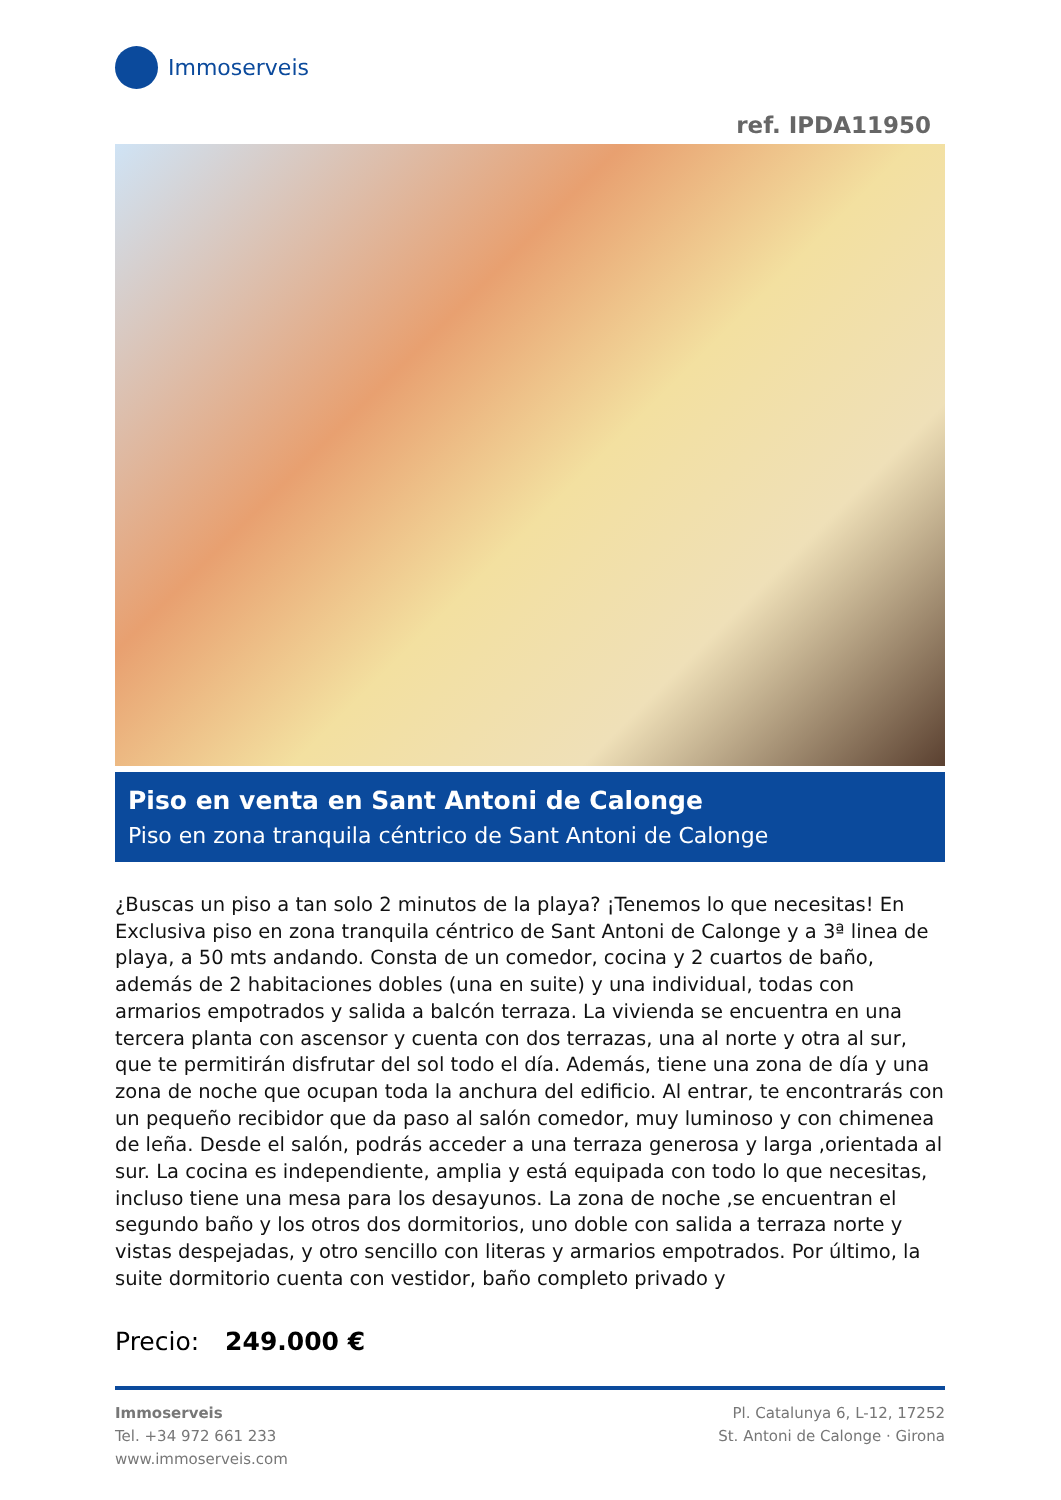Immoserveis
ref. IPDA11950
Piso en venta en Sant Antoni de Calonge
Piso en zona tranquila céntrico de Sant Antoni de Calonge
¿Buscas un piso a tan solo 2 minutos de la playa? ¡Tenemos lo que necesitas! En Exclusiva piso en zona tranquila céntrico de Sant Antoni de Calonge y a 3ª linea de playa, a 50 mts andando. Consta de un comedor, cocina y 2 cuartos de baño, además de 2 habitaciones dobles (una en suite) y una individual, todas con armarios empotrados y salida a balcón terraza. La vivienda se encuentra en una tercera planta con ascensor y cuenta con dos terrazas, una al norte y otra al sur, que te permitirán disfrutar del sol todo el día. Además, tiene una zona de día y una zona de noche que ocupan toda la anchura del edificio. Al entrar, te encontrarás con un pequeño recibidor que da paso al salón comedor, muy luminoso y con chimenea de leña. Desde el salón, podrás acceder a una terraza generosa y larga ,orientada al sur. La cocina es independiente, amplia y está equipada con todo lo que necesitas, incluso tiene una mesa para los desayunos. La zona de noche ,se encuentran el segundo baño y los otros dos dormitorios, uno doble con salida a terraza norte y vistas despejadas, y otro sencillo con literas y armarios empotrados. Por último, la suite dormitorio cuenta con vestidor, baño completo privado y
Precio: 249.000 €
Immoserveis
Tel. +34 972 661 233
www.immoserveis.com
Pl. Catalunya 6, L-12, 17252
St. Antoni de Calonge · Girona